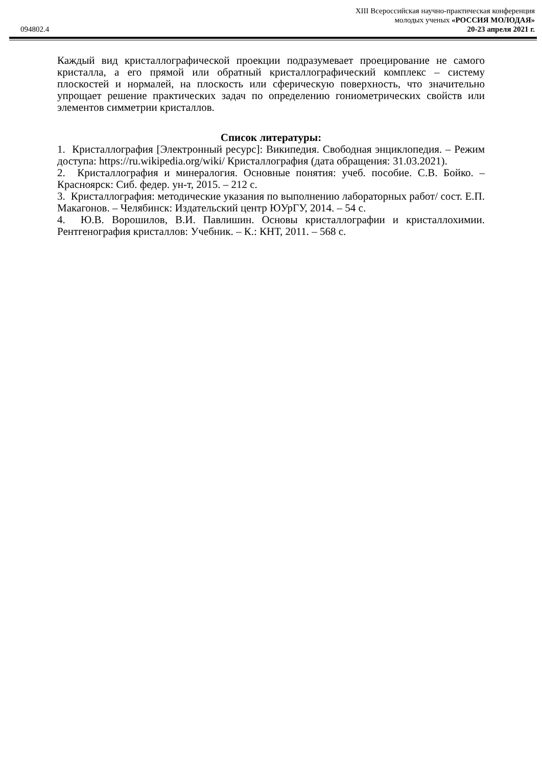XIII Всероссийская научно-практическая конференция
молодых ученых «РОССИЯ МОЛОДАЯ»
094802.4 20-23 апреля 2021 г.
Каждый вид кристаллографической проекции подразумевает проецирование не самого кристалла, а его прямой или обратный кристаллографический комплекс – систему плоскостей и нормалей, на плоскость или сферическую поверхность, что значительно упрощает решение практических задач по определению гониометрических свойств или элементов симметрии кристаллов.
Список литературы:
1. Кристаллография [Электронный ресурс]: Википедия. Свободная энциклопедия. – Режим доступа: https://ru.wikipedia.org/wiki/ Кристаллография (дата обращения: 31.03.2021).
2. Кристаллография и минералогия. Основные понятия: учеб. пособие. С.В. Бойко. – Красноярск: Сиб. федер. ун-т, 2015. – 212 с.
3. Кристаллография: методические указания по выполнению лабораторных работ/ сост. Е.П. Макагонов. – Челябинск: Издательский центр ЮУрГУ, 2014. – 54 с.
4. Ю.В. Ворошилов, В.И. Павлишин. Основы кристаллографии и кристаллохимии. Рентгенография кристаллов: Учебник. – К.: КНТ, 2011. – 568 с.